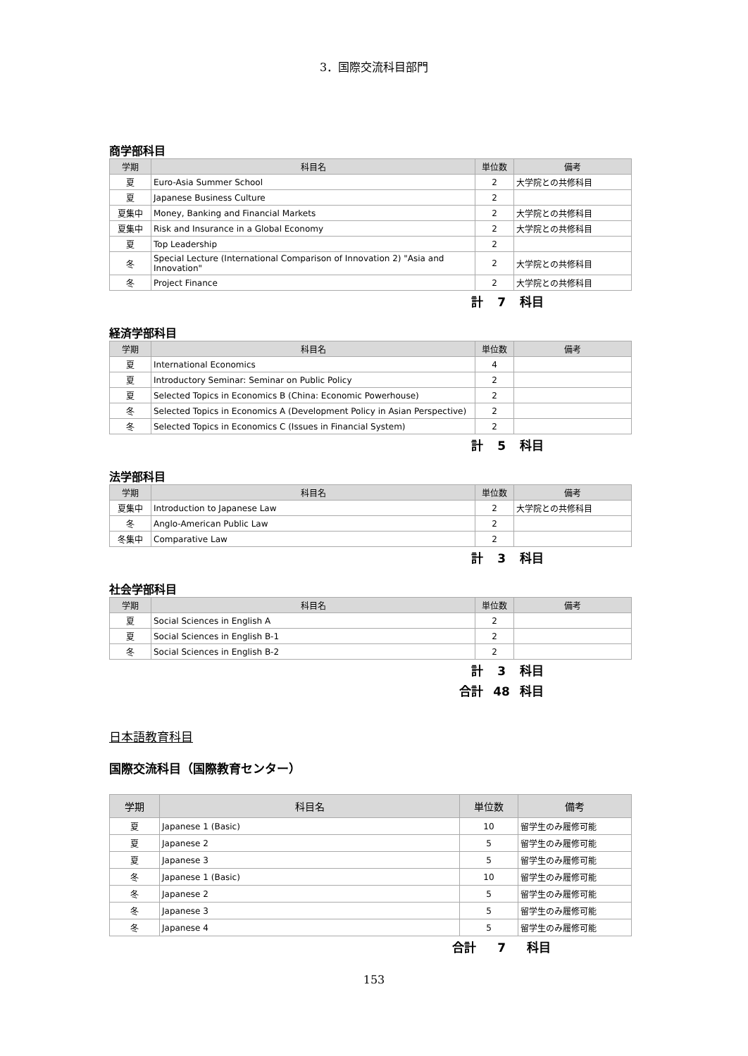3．国際交流科目部門
商学部科目
| 学期 | 科目名 | 単位数 | 備考 |
| --- | --- | --- | --- |
| 夏 | Euro-Asia Summer School | 2 | 大学院との共修科目 |
| 夏 | Japanese Business Culture | 2 | |
| 夏集中 | Money, Banking and Financial Markets | 2 | 大学院との共修科目 |
| 夏集中 | Risk and Insurance in a Global Economy | 2 | 大学院との共修科目 |
| 夏 | Top Leadership | 2 | |
| 冬 | Special Lecture (International Comparison of Innovation 2) "Asia and Innovation" | 2 | 大学院との共修科目 |
| 冬 | Project Finance | 2 | 大学院との共修科目 |
計 7 科目
経済学部科目
| 学期 | 科目名 | 単位数 | 備考 |
| --- | --- | --- | --- |
| 夏 | International Economics | 4 | |
| 夏 | Introductory Seminar: Seminar on Public Policy | 2 | |
| 夏 | Selected Topics in Economics B (China: Economic Powerhouse) | 2 | |
| 冬 | Selected Topics in Economics A (Development Policy in Asian Perspective) | 2 | |
| 冬 | Selected Topics in Economics C (Issues in Financial System) | 2 | |
計 5 科目
法学部科目
| 学期 | 科目名 | 単位数 | 備考 |
| --- | --- | --- | --- |
| 夏集中 | Introduction to Japanese Law | 2 | 大学院との共修科目 |
| 冬 | Anglo-American Public Law | 2 | |
| 冬集中 | Comparative Law | 2 | |
計 3 科目
社会学部科目
| 学期 | 科目名 | 単位数 | 備考 |
| --- | --- | --- | --- |
| 夏 | Social Sciences in English A | 2 | |
| 夏 | Social Sciences in English B-1 | 2 | |
| 冬 | Social Sciences in English B-2 | 2 | |
計 3 科目
合計 48 科目
日本語教育科目
国際交流科目（国際教育センター）
| 学期 | 科目名 | 単位数 | 備考 |
| --- | --- | --- | --- |
| 夏 | Japanese 1 (Basic) | 10 | 留学生のみ履修可能 |
| 夏 | Japanese 2 | 5 | 留学生のみ履修可能 |
| 夏 | Japanese 3 | 5 | 留学生のみ履修可能 |
| 冬 | Japanese 1 (Basic) | 10 | 留学生のみ履修可能 |
| 冬 | Japanese 2 | 5 | 留学生のみ履修可能 |
| 冬 | Japanese 3 | 5 | 留学生のみ履修可能 |
| 冬 | Japanese 4 | 5 | 留学生のみ履修可能 |
合計 7 科目
153